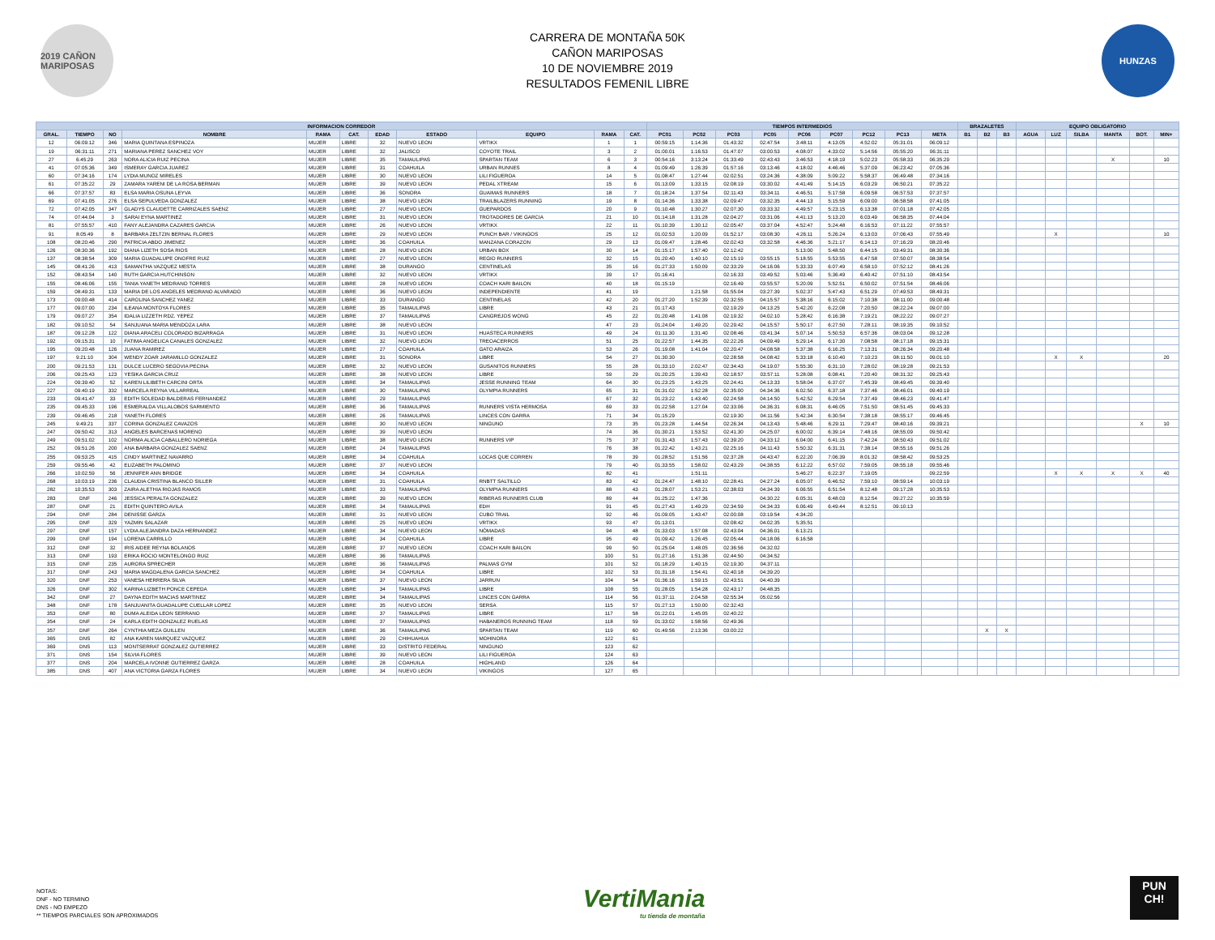2019 CAÑON MARIPOSAS
CARRERA DE MONTAÑA 50K
CAÑON MARIPOSAS
10 DE NOVIEMBRE 2019
RESULTADOS FEMENIL LIBRE
HUNZAS
| INFORMACION CORREDOR | | | | | | | | | | | TIEMPOS INTERMEDIOS | | | | | | | | | BRAZALETES | | | EQUIPO OBLIGATORIO | | | | | |
| --- | --- | --- | --- | --- | --- | --- | --- | --- | --- | --- | --- | --- | --- | --- | --- | --- | --- | --- | --- | --- | --- | --- | --- | --- | --- | --- | --- | --- |
| GRAL. | TIEMPO | NO | NOMBRE | RAMA | CAT. | EDAD | ESTADO | EQUIPO | RAMA | CAT. | PC01 | PC02 | PC03 | PC05 | PC06 | PC07 | PC12 | PC13 | META | B1 | B2 | B3 | AGUA | LUZ | SILBA | MANTA | BOT. | MIN+ |
| 12 | 06:09:12 | 346 | MARIA QUINTANA ESPINOZA | MUJER | LIBRE | 32 | NUEVO LEON | VRTIKX | 1 | 1 | 00:59:15 | 1:14:36 | 01:43:32 | 02:47:54 | 3:48:11 | 4:13:05 | 4:52:02 | 05:31:01 | 06:09:12 | | | | | | | | | |
| 19 | 06:31:11 | 271 | MARIANA PEREZ SANCHEZ VOY | MUJER | LIBRE | 32 | JALISCO | COYOTE TRAIL | 3 | 2 | 01:00:01 | 1:16:53 | 01:47:07 | 03:00:53 | 4:08:07 | 4:33:02 | 5:14:56 | 05:55:20 | 06:31:11 | | | | | | | | | |
| 27 | 6:45:29 | 263 | NORA ALICIA RUIZ PECINA | MUJER | LIBRE | 35 | TAMAULIPAS | SPARTAN TEAM | 6 | 3 | 00:54:16 | 3:13:24 | 01:33:49 | 02:43:43 | 3:46:53 | 4:18:19 | 5:02:23 | 05:58:33 | 06:35:29 | | | | | | | X | | 10 |
| 41 | 07:05:36 | 349 | ISMERAY GARCIA JUAREZ | MUJER | LIBRE | 31 | COAHUILA | URBAN RUNNES | 8 | 4 | 01:09:49 | 1:26:39 | 01:57:16 | 03:13:46 | 4:18:02 | 4:46:46 | 5:37:09 | 06:23:42 | 07:05:36 | | | | | | | | | |
| 60 | 07:34:16 | 174 | LYDIA MUNOZ MIRELES | MUJER | LIBRE | 30 | NUEVO LEON | LILI FIGUEROA | 14 | 5 | 01:08:47 | 1:27:44 | 02:02:51 | 03:24:36 | 4:38:09 | 5:09:22 | 5:58:37 | 06:49:48 | 07:34:16 | | | | | | | | | |
| 61 | 07:35:22 | 29 | ZAMARA YARENI DE LA ROSA BERMAN | MUJER | LIBRE | 39 | NUEVO LEON | PEDAL XTREAM | 15 | 6 | 01:13:09 | 1:33:15 | 02:08:19 | 03:30:02 | 4:41:49 | 5:14:15 | 6:03:29 | 06:50:21 | 07:35:22 | | | | | | | | | |
| 66 | 07:37:57 | 83 | ELSA MARIA OSUNA LEYVA | MUJER | LIBRE | 36 | SONORA | GUAIMAS RUNNERS | 18 | 7 | 01:18:24 | 1:37:54 | 02:11:43 | 03:34:11 | 4:46:51 | 5:17:58 | 6:09:58 | 06:57:53 | 07:37:57 | | | | | | | | | |
| 69 | 07:41:05 | 276 | ELSA SEPULVEDA GONZALEZ | MUJER | LIBRE | 38 | NUEVO LEON | TRAILBLAZERS RUNNING | 19 | 8 | 01:14:36 | 1:33:38 | 02:09:47 | 03:32:35 | 4:44:13 | 5:15:59 | 6:09:00 | 06:58:58 | 07:41:05 | | | | | | | | | |
| 72 | 07:42:05 | 347 | GLADYS CLAUDETTE CARRIZALES SAENZ | MUJER | LIBRE | 27 | NUEVO LEON | GUEPARDOS | 20 | 9 | 01:10:48 | 1:30:27 | 02:07:30 | 03:33:32 | 4:49:57 | 5:23:15 | 6:13:38 | 07:01:18 | 07:42:05 | | | | | | | | | |
| 74 | 07:44:04 | 3 | SARAI EYNA MARTINEZ | MUJER | LIBRE | 31 | NUEVO LEON | TROTADORES DE GARCIA | 21 | 10 | 01:14:18 | 1:31:28 | 02:04:27 | 03:31:06 | 4:41:13 | 5:13:20 | 6:03:49 | 06:58:35 | 07:44:04 | | | | | | | | | |
| 81 | 07:55:57 | 410 | FANY ALEJANDRA CAZARES GARCIA | MUJER | LIBRE | 26 | NUEVO LEON | VRTIKX | 22 | 11 | 01:10:39 | 1:30:12 | 02:05:47 | 03:37:04 | 4:52:47 | 5:24:48 | 6:16:53 | 07:11:22 | 07:55:57 | | | | | | | | | |
| 91 | 8:05:49 | 8 | BARBARA ZELTZIN BERNAL FLORES | MUJER | LIBRE | 29 | NUEVO LEON | PUNCH BAR / VIKINGOS | 25 | 12 | 01:02:53 | 1:20:09 | 01:52:17 | 03:08:30 | 4:26:11 | 5:26:24 | 6:13:03 | 07:06:43 | 07:55:49 | | | | | X | | | | 10 |
| 108 | 08:20:46 | 290 | PATRICIA ABDO JIMENEZ | MUJER | LIBRE | 36 | COAHUILA | MANZANA CORAZON | 29 | 13 | 01:09:47 | 1:28:46 | 02:02:43 | 03:32:58 | 4:46:36 | 5:21:17 | 6:14:13 | 07:16:29 | 08:20:46 | | | | | | | | | |
| 126 | 08:30:36 | 192 | DIANA LIZETH SOSA RIOS | MUJER | LIBRE | 28 | NUEVO LEON | URBAN BOX | 30 | 14 | 01:15:17 | 1:57:40 | 02:12:42 | | 5:13:00 | 5:48:50 | 6:44:15 | 03:49:31 | 08:30:36 | | | | | | | | | |
| 137 | 08:38:54 | 309 | MARIA GUADALUPE ONOFRE RUIZ | MUJER | LIBRE | 27 | NUEVO LEON | REGIO RUNNERS | 32 | 15 | 01:20:40 | 1:40:10 | 02:15:19 | 03:55:15 | 5:18:55 | 5:53:55 | 6:47:58 | 07:50:07 | 08:38:54 | | | | | | | | | |
| 145 | 08:41:26 | 413 | SAMANTHA VAZQUEZ MESTA | MUJER | LIBRE | 38 | DURANGO | CENTINELAS | 35 | 16 | 01:27:33 | 1:50:09 | 02:33:29 | 04:16:06 | 5:33:33 | 6:07:49 | 6:58:10 | 07:52:12 | 08:41:26 | | | | | | | | | |
| 152 | 08:43:54 | 140 | RUTH GARCIA HUTCHINSON | MUJER | LIBRE | 32 | NUEVO LEON | VRTIKX | 39 | 17 | 01:16:41 | | 02:16:33 | 03:49:52 | 5:03:46 | 5:36:49 | 6:40:42 | 07:51:10 | 08:43:54 | | | | | | | | | |
| 155 | 08:46:06 | 155 | TANIA YANETH MEDRANO TORRES | MUJER | LIBRE | 28 | NUEVO LEON | COACH KARI BAILON | 40 | 18 | 01:15:19 | | 02:16:49 | 03:55:57 | 5:20:09 | 5:52:51 | 6:50:02 | 07:51:54 | 08:46:06 | | | | | | | | | |
| 159 | 08:49:31 | 133 | MARIA DE LOS ANGELES MEDRANO ALVARADO | MUJER | LIBRE | 36 | NUEVO LEON | INDEPENDIENTE | 41 | 19 | | 1:21:58 | 01:55:04 | 03:27:39 | 5:02:37 | 5:47:43 | 6:51:29 | 07:49:53 | 08:49:31 | | | | | | | | | |
| 173 | 09:00:48 | 414 | CAROLINA SANCHEZ YANEZ | MUJER | LIBRE | 33 | DURANGO | CENTINELAS | 42 | 20 | 01:27:20 | 1:52:39 | 02:32:55 | 04:15:57 | 5:38:16 | 6:15:02 | 7:10:38 | 08:11:00 | 09:00:48 | | | | | | | | | |
| 177 | 09:07:00 | 234 | ILEANA MONTOYA FLORES | MUJER | LIBRE | 35 | TAMAULIPAS | LIBRE | 43 | 21 | 01:17:43 | | 02:19:29 | 04:13:25 | 5:42:20 | 6:22:08 | 7:20:50 | 08:22:24 | 09:07:00 | | | | | | | | | |
| 179 | 09:07:27 | 354 | IDALIA LIZZETH RDZ. YEPEZ | MUJER | LIBRE | 37 | TAMAULIPAS | CANGREJOS WONG | 45 | 22 | 01:20:48 | 1:41:08 | 02:19:32 | 04:02:10 | 5:28:42 | 6:16:38 | 7:19:21 | 08:22:22 | 09:07:27 | | | | | | | | | |
| 182 | 09:10:52 | 54 | SANJUANA MARIA MENDOZA LARA | MUJER | LIBRE | 38 | NUEVO LEON | | 47 | 23 | 01:24:04 | 1:49:20 | 02:29:42 | 04:15:57 | 5:50:17 | 6:27:50 | 7:28:11 | 08:19:35 | 09:10:52 | | | | | | | | | |
| 187 | 09:12:28 | 122 | DIANA ARACELI COLORADO BIZARRAGA | MUJER | LIBRE | 31 | NUEVO LEON | HUASTECA RUNNERS | 49 | 24 | 01:11:30 | 1:31:40 | 02:08:46 | 03:41:34 | 5:07:14 | 5:50:53 | 6:57:36 | 08:03:04 | 09:12:28 | | | | | | | | | |
| 192 | 09:15:31 | 10 | FATIMA ANGELICA CANALES GONZALEZ | MUJER | LIBRE | 32 | NUEVO LEON | TREOACERROS | 51 | 25 | 01:22:57 | 1:44:35 | 02:22:26 | 04:09:49 | 5:29:14 | 6:17:30 | 7:08:58 | 08:17:18 | 09:15:31 | | | | | | | | | |
| 195 | 09:20:48 | 126 | JUANA RAMIREZ | MUJER | LIBRE | 27 | COAHUILA | GATO ARAIZA | 53 | 26 | 01:19:08 | 1:41:04 | 02:20:47 | 04:08:58 | 5:37:38 | 6:16:25 | 7:13:31 | 08:26:34 | 09:20:48 | | | | | | | | | |
| 197 | 9:21:10 | 304 | WENDY ZOAR JARAMILLO GONZALEZ | MUJER | LIBRE | 31 | SONORA | LIBRE | 54 | 27 | 01:30:30 | | 02:28:58 | 04:08:42 | 5:33:18 | 6:10:40 | 7:10:23 | 08:11:50 | 09:01:10 | | | | | X | X | | | 20 |
| 200 | 09:21:53 | 131 | DULCE LUCERO SEGOVIA PECINA | MUJER | LIBRE | 32 | NUEVO LEON | GUSANITOS RUNNERS | 55 | 28 | 01:33:10 | 2:02:47 | 02:34:43 | 04:19:07 | 5:55:30 | 6:31:10 | 7:28:02 | 08:19:28 | 09:21:53 | | | | | | | | | |
| 206 | 09:25:43 | 123 | YESIKA GARCIA CRUZ | MUJER | LIBRE | 38 | NUEVO LEON | LIBRE | 59 | 29 | 01:20:25 | 1:39:43 | 02:18:57 | 03:57:11 | 5:28:08 | 6:08:41 | 7:20:40 | 08:31:32 | 09:25:43 | | | | | | | | | |
| 224 | 09:39:40 | 52 | KAREN LILIBETH CARCINI ORTA | MUJER | LIBRE | 34 | TAMAULIPAS | JESSE RUNNING TEAM | 64 | 30 | 01:23:25 | 1:43:25 | 02:24:41 | 04:13:33 | 5:58:04 | 6:37:07 | 7:45:39 | 08:49:45 | 09:39:40 | | | | | | | | | |
| 227 | 09:40:19 | 332 | MARCELA REYNA VILLARREAL | MUJER | LIBRE | 30 | TAMAULIPAS | OLYMPIA RUNNERS | 65 | 31 | 01:31:02 | 1:52:28 | 02:35:00 | 04:34:36 | 6:02:50 | 6:37:18 | 7:37:46 | 08:46:01 | 09:40:19 | | | | | | | | | |
| 233 | 09:41:47 | 33 | EDITH SOLEDAD BALDERAS FERNANDEZ | MUJER | LIBRE | 29 | TAMAULIPAS | | 67 | 32 | 01:23:22 | 1:43:40 | 02:24:58 | 04:14:50 | 5:42:52 | 6:29:54 | 7:37:49 | 08:46:23 | 09:41:47 | | | | | | | | | |
| 235 | 09:45:33 | 196 | ESMERALDA VILLALOBOS SARMIENTO | MUJER | LIBRE | 36 | TAMAULIPAS | RUNNERS VISTA HERMOSA | 69 | 33 | 01:22:58 | 1:27:04 | 02:33:06 | 04:36:31 | 6:08:31 | 6:46:05 | 7:51:50 | 08:51:45 | 09:45:33 | | | | | | | | | |
| 239 | 09:46:45 | 218 | YANETH FLORES | MUJER | LIBRE | 26 | TAMAULIPAS | LINCES CON GARRA | 71 | 34 | 01:15:29 | | 02:19:30 | 04:11:56 | 5:42:34 | 6:30:54 | 7:38:18 | 08:55:17 | 09:46:45 | | | | | | | | | |
| 245 | 9:49:21 | 337 | CORINA GONZALEZ CAVAZOS | MUJER | LIBRE | 30 | NUEVO LEON | NINGUNO | 73 | 35 | 01:23:28 | 1:44:54 | 02:26:34 | 04:13:43 | 5:48:46 | 6:29:11 | 7:29:47 | 08:40:16 | 09:39:21 | | | | | | | | X | 10 |
| 247 | 09:50:42 | 313 | ANGELES BARCENAS MORENO | MUJER | LIBRE | 39 | NUEVO LEON | | 74 | 36 | 01:30:21 | 1:53:52 | 02:41:30 | 04:25:07 | 6:00:02 | 6:39:14 | 7:48:16 | 08:55:09 | 09:50:42 | | | | | | | | | |
| 249 | 09:51:02 | 102 | NORMA ALICIA CABALLERO NORIEGA | MUJER | LIBRE | 38 | NUEVO LEON | RUNNERS VIP | 75 | 37 | 01:31:43 | 1:57:43 | 02:39:20 | 04:33:12 | 6:04:00 | 6:41:15 | 7:42:24 | 08:50:43 | 09:51:02 | | | | | | | | | |
| 252 | 09:51:26 | 200 | ANA BARBARA GONZALEZ SAENZ | MUJER | LIBRE | 24 | TAMAULIPAS | | 76 | 38 | 01:22:42 | 1:43:21 | 02:25:16 | 04:11:43 | 5:50:32 | 6:31:31 | 7:38:14 | 08:55:16 | 09:51:26 | | | | | | | | | |
| 255 | 09:53:25 | 415 | CINDY MARTINEZ NAVARRO | MUJER | LIBRE | 34 | COAHUILA | LOCAS QUE CORREN | 78 | 39 | 01:28:52 | 1:51:56 | 02:37:28 | 04:43:47 | 6:22:20 | 7:06:39 | 8:01:32 | 08:58:42 | 09:53:25 | | | | | | | | | |
| 259 | 09:55:46 | 42 | ELIZABETH PALOMINO | MUJER | LIBRE | 37 | NUEVO LEON | | 79 | 40 | 01:33:55 | 1:58:02 | 02:43:29 | 04:38:55 | 6:12:22 | 6:57:02 | 7:59:05 | 08:55:18 | 09:55:46 | | | | | | | | | |
| 266 | 10:02:59 | 56 | JENNIFER ANN BRIDGE | MUJER | LIBRE | 34 | COAHUILA | | 82 | 41 | | 1:51:11 | | | 5:46:27 | 6:22:37 | 7:19:05 | | 09:22:59 | | | | | X | X | X | X | 40 |
| 268 | 10:03:19 | 236 | CLAUDIA CRISTINA BLANCO SILLER | MUJER | LIBRE | 31 | COAHUILA | RNBTT SALTILLO | 83 | 42 | 01:24:47 | 1:48:10 | 02:28:41 | 04:27:24 | 6:05:07 | 6:46:52 | 7:59:10 | 08:59:14 | 10:03:19 | | | | | | | | | |
| 282 | 10:35:53 | 303 | ZAIRA ALETHIA RIOJAS RAMOS | MUJER | LIBRE | 33 | TAMAULIPAS | OLYMPIA RUNNERS | 88 | 43 | 01:28:07 | 1:53:21 | 02:38:03 | 04:34:39 | 6:06:55 | 6:51:54 | 8:12:48 | 09:17:28 | 10:35:53 | | | | | | | | | |
| 283 | DNF | 246 | JESSICA PERALTA GONZALEZ | MUJER | LIBRE | 39 | NUEVO LEON | RIBERAS RUNNERS CLUB | 89 | 44 | 01:25:22 | 1:47:36 | | 04:30:22 | 6:05:31 | 6:48:03 | 8:12:54 | 09:27:22 | 10:35:59 | | | | | | | | | |
| 287 | DNF | 21 | EDITH QUINTERO AVILA | MUJER | LIBRE | 34 | TAMAULIPAS | EDH | 91 | 45 | 01:27:43 | 1:49:29 | 02:34:59 | 04:34:33 | 6:06:49 | 6:49:44 | 8:12:51 | 09:10:13 | | | | | | | | | | |
| 294 | DNF | 284 | DENISSE GARZA | MUJER | LIBRE | 31 | NUEVO LEON | CUBO TRAIL | 92 | 46 | 01:09:05 | 1:43:47 | 02:00:08 | 03:19:54 | 4:34:20 | | | | | | | | | | | | | |
| 295 | DNF | 329 | YAZMIN SALAZAR | MUJER | LIBRE | 25 | NUEVO LEON | VRTIKX | 93 | 47 | 01:13:01 | | 02:08:42 | 04:02:35 | 5:35:51 | | | | | | | | | | | | | |
| 297 | DNF | 157 | LYDIA ALEJANDRA DAZA HERNANDEZ | MUJER | LIBRE | 34 | NUEVO LEON | NÓMADAS | 94 | 48 | 01:33:03 | 1:57:08 | 02:43:04 | 04:36:01 | 6:13:21 | | | | | | | | | | | | | |
| 299 | DNF | 194 | LORENA CARRILLO | MUJER | LIBRE | 34 | COAHUILA | LIBRE | 95 | 49 | 01:09:42 | 1:26:45 | 02:05:44 | 04:18:06 | 6:16:58 | | | | | | | | | | | | | |
| 312 | DNF | 32 | IRIS AIDEE REYNA BOLANOS | MUJER | LIBRE | 37 | NUEVO LEON | COACH KARI BAILON | 99 | 50 | 01:25:04 | 1:48:05 | 02:36:56 | 04:32:02 | | | | | | | | | | | | | | |
| 313 | DNF | 193 | ERIKA ROCIO MONTELONGO RUIZ | MUJER | LIBRE | 36 | TAMAULIPAS | | 100 | 51 | 01:27:16 | 1:51:38 | 02:44:50 | 04:34:52 | | | | | | | | | | | | | | |
| 315 | DNF | 235 | AURORA SPRECHER | MUJER | LIBRE | 36 | TAMAULIPAS | PALMAS GYM | 101 | 52 | 01:18:29 | 1:40:15 | 02:19:30 | 04:37:11 | | | | | | | | | | | | | | |
| 317 | DNF | 243 | MARIA MAGDALENA GARCIA SANCHEZ | MUJER | LIBRE | 34 | COAHUILA | LIBRE | 102 | 53 | 01:31:18 | 1:54:41 | 02:40:18 | 04:39:20 | | | | | | | | | | | | | | |
| 320 | DNF | 253 | VANESA HERRERA SILVA | MUJER | LIBRE | 37 | NUEVO LEON | JARRUN | 104 | 54 | 01:36:16 | 1:59:15 | 02:43:51 | 04:40:39 | | | | | | | | | | | | | | |
| 326 | DNF | 302 | KARINA LIZBETH PONCE CEPEDA | MUJER | LIBRE | 34 | TAMAULIPAS | LIBRE | 108 | 55 | 01:28:05 | 1:54:28 | 02:43:17 | 04:48:35 | | | | | | | | | | | | | | |
| 342 | DNF | 27 | DAYNA EDITH MACIAS MARTINEZ | MUJER | LIBRE | 34 | TAMAULIPAS | LINCES CON GARRA | 114 | 56 | 01:37:11 | 2:04:58 | 02:55:34 | 05:02:56 | | | | | | | | | | | | | | |
| 348 | DNF | 178 | SANJUANITA GUADALUPE CUELLAR LOPEZ | MUJER | LIBRE | 35 | NUEVO LEON | SERSA | 115 | 57 | 01:27:13 | 1:50:00 | 02:32:43 | | | | | | | | | | | | | | | |
| 353 | DNF | 80 | DUMA ALEIDA LEON SERRANO | MUJER | LIBRE | 37 | TAMAULIPAS | LIBRE | 117 | 58 | 01:22:01 | 1:45:05 | 02:40:22 | | | | | | | | | | | | | | | |
| 354 | DNF | 24 | KARLA EDITH GONZALEZ RUELAS | MUJER | LIBRE | 37 | TAMAULIPAS | HABANEROS RUNNING TEAM | 118 | 59 | 01:33:02 | 1:58:56 | 02:49:36 | | | | | | | | | | | | | | | |
| 357 | DNF | 264 | CYNTHIA MEZA GUILLEN | MUJER | LIBRE | 36 | TAMAULIPAS | SPARTAN TEAM | 119 | 60 | 01:49:56 | 2:13:36 | 03:00:22 | | | | | | | | X | X | | | | | | |
| 365 | DNS | 82 | ANA KAREN MARQUEZ VAZQUEZ | MUJER | LIBRE | 29 | CHIHUAHUA | MOHINORA | 122 | 61 | | | | | | | | | | | | | | | | | | |
| 369 | DNS | 113 | MONTSERRAT GONZALEZ GUTIERREZ | MUJER | LIBRE | 33 | DISTRITO FEDERAL | NINGUNO | 123 | 62 | | | | | | | | | | | | | | | | | | |
| 371 | DNS | 154 | SILVIA FLORES | MUJER | LIBRE | 39 | NUEVO LEON | LILI FIGUEROA | 124 | 63 | | | | | | | | | | | | | | | | | | |
| 377 | DNS | 204 | MARCELA IVONNE GUTIERREZ GARZA | MUJER | LIBRE | 28 | COAHUILA | HIGHLAND | 126 | 64 | | | | | | | | | | | | | | | | | | |
| 385 | DNS | 407 | ANA VICTORIA GARZA FLORES | MUJER | LIBRE | 34 | NUEVO LEON | VIKINGOS | 127 | 65 | | | | | | | | | | | | | | | | | | |
NOTAS:
DNF - NO TERMINO
DNS - NO EMPEZO
** TIEMPOS PARCIALES SON APROXIMADOS
VertiMania
tu tienda de montaña
PUN
CH!